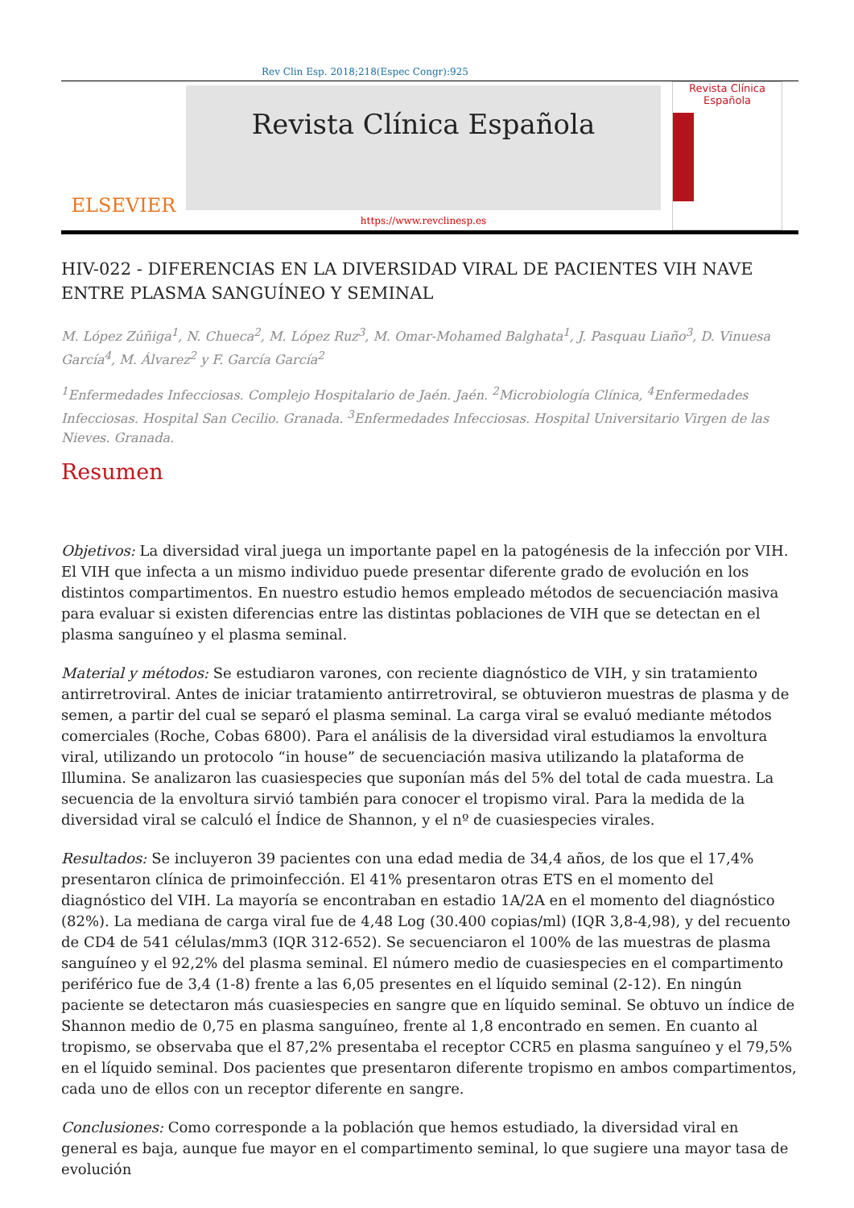Rev Clin Esp. 2018;218(Espec Congr):925
ELSEVIER
Revista Clínica Española
https://www.revclinesp.es
Revista Clínica Española
HIV-022 - DIFERENCIAS EN LA DIVERSIDAD VIRAL DE PACIENTES VIH NAVE ENTRE PLASMA SANGUÍNEO Y SEMINAL
M. López Zúñiga<sup>1</sup>, N. Chueca<sup>2</sup>, M. López Ruz<sup>3</sup>, M. Omar-Mohamed Balghata<sup>1</sup>, J. Pasquau Liaño<sup>3</sup>, D. Vinuesa García<sup>4</sup>, M. Álvarez<sup>2</sup> y F. García García<sup>2</sup>
<sup>1</sup> Enfermedades Infecciosas. Complejo Hospitalario de Jaén. Jaén. <sup>2</sup>Microbiología Clínica, <sup>4</sup>Enfermedades Infecciosas. Hospital San Cecilio. Granada. <sup>3</sup>Enfermedades Infecciosas. Hospital Universitario Virgen de las Nieves. Granada.
Resumen
Objetivos: La diversidad viral juega un importante papel en la patogénesis de la infección por VIH. El VIH que infecta a un mismo individuo puede presentar diferente grado de evolución en los distintos compartimentos. En nuestro estudio hemos empleado métodos de secuenciación masiva para evaluar si existen diferencias entre las distintas poblaciones de VIH que se detectan en el plasma sanguíneo y el plasma seminal.
Material y métodos: Se estudiaron varones, con reciente diagnóstico de VIH, y sin tratamiento antirretroviral. Antes de iniciar tratamiento antirretroviral, se obtuvieron muestras de plasma y de semen, a partir del cual se separó el plasma seminal. La carga viral se evaluó mediante métodos comerciales (Roche, Cobas 6800). Para el análisis de la diversidad viral estudiamos la envoltura viral, utilizando un protocolo “in house” de secuenciación masiva utilizando la plataforma de Illumina. Se analizaron las cuasiespecies que suponían más del 5% del total de cada muestra. La secuencia de la envoltura sirvió también para conocer el tropismo viral. Para la medida de la diversidad viral se calculó el Índice de Shannon, y el nº de cuasiespecies virales.
Resultados: Se incluyeron 39 pacientes con una edad media de 34,4 años, de los que el 17,4% presentaron clínica de primoinfección. El 41% presentaron otras ETS en el momento del diagnóstico del VIH. La mayoría se encontraban en estadio 1A/2A en el momento del diagnóstico (82%). La mediana de carga viral fue de 4,48 Log (30.400 copias/ml) (IQR 3,8-4,98), y del recuento de CD4 de 541 células/mm3 (IQR 312-652). Se secuenciaron el 100% de las muestras de plasma sanguíneo y el 92,2% del plasma seminal. El número medio de cuasiespecies en el compartimento periférico fue de 3,4 (1-8) frente a las 6,05 presentes en el líquido seminal (2-12). En ningún paciente se detectaron más cuasiespecies en sangre que en líquido seminal. Se obtuvo un índice de Shannon medio de 0,75 en plasma sanguíneo, frente al 1,8 encontrado en semen. En cuanto al tropismo, se observaba que el 87,2% presentaba el receptor CCR5 en plasma sanguíneo y el 79,5% en el líquido seminal. Dos pacientes que presentaron diferente tropismo en ambos compartimentos, cada uno de ellos con un receptor diferente en sangre.
Conclusiones: Como corresponde a la población que hemos estudiado, la diversidad viral en general es baja, aunque fue mayor en el compartimento seminal, lo que sugiere una mayor tasa de evolución